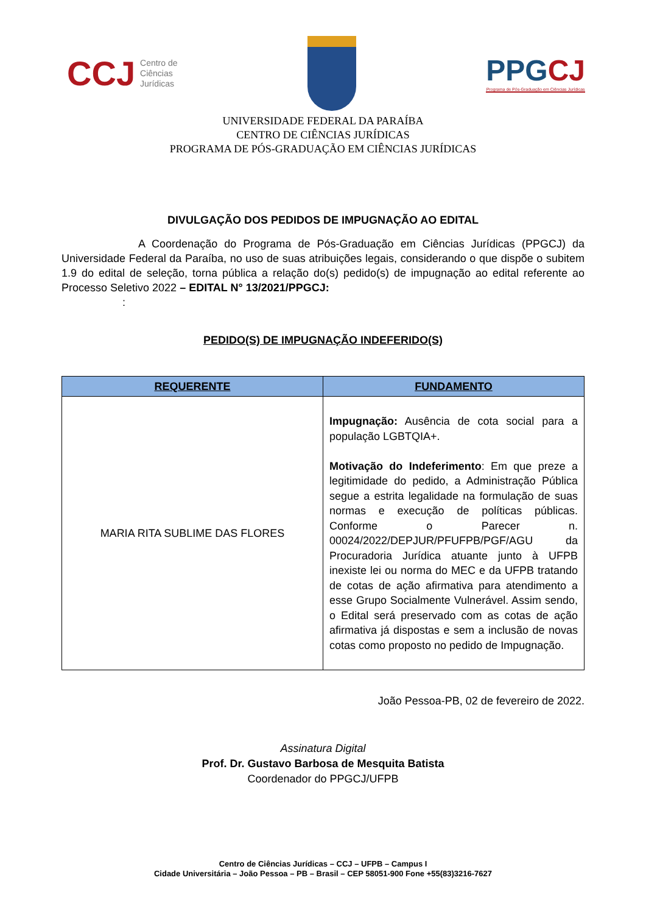CCJ Centro de
Ciências
Jurídicas
PPGCJ
Programa de Pós-Graduação em Ciências Jurídicas
UNIVERSIDADE FEDERAL DA PARAÍBA
CENTRO DE CIÊNCIAS JURÍDICAS
PROGRAMA DE PÓS-GRADUAÇÃO EM CIÊNCIAS JURÍDICAS
DIVULGAÇÃO DOS PEDIDOS DE IMPUGNAÇÃO AO EDITAL
A Coordenação do Programa de Pós-Graduação em Ciências Jurídicas (PPGCJ) da Universidade Federal da Paraíba, no uso de suas atribuições legais, considerando o que dispõe o subitem 1.9 do edital de seleção, torna pública a relação do(s) pedido(s) de impugnação ao edital referente ao Processo Seletivo 2022 – EDITAL N° 13/2021/PPGCJ:
:
PEDIDO(S) DE IMPUGNAÇÃO INDEFERIDO(S)
| REQUERENTE | FUNDAMENTO |
| --- | --- |
| MARIA RITA SUBLIME DAS FLORES | Impugnação: Ausência de cota social para a população LGBTQIA+. Motivação do Indeferimento : Em que preze a legitimidade do pedido, a Administração Pública segue a estrita legalidade na formulação de suas normas e execução de políticas públicas. Conforme o Parecer n. 00024/2022/DEPJUR/PFUFPB/PGF/AGU da Procuradoria Jurídica atuante junto à UFPB inexiste lei ou norma do MEC e da UFPB tratando de cotas de ação afirmativa para atendimento a esse Grupo Socialmente Vulnerável. Assim sendo, o Edital será preservado com as cotas de ação afirmativa já dispostas e sem a inclusão de novas cotas como proposto no pedido de Impugnação. |
João Pessoa-PB, 02 de fevereiro de 2022.
Assinatura Digital
Prof. Dr. Gustavo Barbosa de Mesquita Batista
Coordenador do PPGCJ/UFPB
Centro de Ciências Jurídicas – CCJ – UFPB – Campus I
Cidade Universitária – João Pessoa – PB – Brasil – CEP 58051-900 Fone +55(83)3216-7627